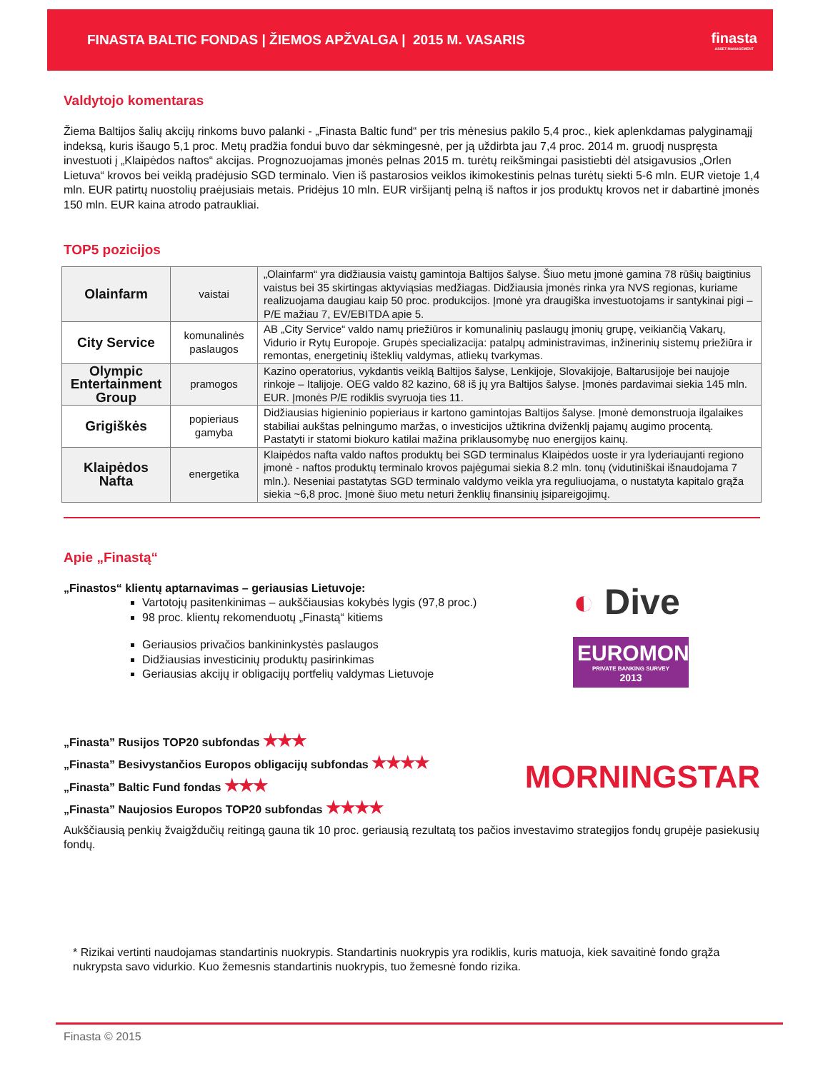FINASTA BALTIC FONDAS | ŽIEMOS APŽVALGA | 2015 M. VASARIS
finasta
ASSET MANAGEMENT
Valdytojo komentaras
Žiema Baltijos šalių akcijų rinkoms buvo palanki - „Finasta Baltic fund“ per tris mėnesius pakilo 5,4 proc., kiek aplenkdamas palyginamąjį indeksą, kuris išaugo 5,1 proc. Metų pradžia fondui buvo dar sėkmingesnė, per ją uždirbta jau 7,4 proc. 2014 m. gruodį nuspręsta investuoti į „Klaipėdos naftos“ akcijas. Prognozuojamas įmonės pelnas 2015 m. turėtų reikšmingai pasistiebti dėl atsigavusios „Orlen Lietuva“ krovos bei veiklą pradėjusio SGD terminalo. Vien iš pastarosios veiklos ikimokestinis pelnas turėtų siekti 5-6 mln. EUR vietoje 1,4 mln. EUR patirtų nuostolių praėjusiais metais. Pridėjus 10 mln. EUR viršijantį pelną iš naftos ir jos produktų krovos net ir dabartinė įmonės 150 mln. EUR kaina atrodo patraukliai.
TOP5 pozicijos
| Olainfarm | vaistai | „Olainfarm“ yra didžiausia vaistų gamintoja Baltijos šalyse. Šiuo metu įmonė gamina 78 rūšių baigtinius vaistus bei 35 skirtingas aktyviąsias medžiagas. Didžiausia įmonės rinka yra NVS regionas, kuriame realizuojama daugiau kaip 50 proc. produkcijos. Įmonė yra draugiška investuotojams ir santykinai pigi – P/E mažiau 7, EV/EBITDA apie 5. |
| City Service | komunalinės paslaugos | AB „City Service“ valdo namų priežiūros ir komunalinių paslaugų įmonių grupę, veikiančią Vakarų, Vidurio ir Rytų Europoje. Grupės specializacija: patalpų administravimas, inžinerinių sistemų priežiūra ir remontas, energetinių išteklių valdymas, atliekų tvarkymas. |
| Olympic Entertainment Group | pramogos | Kazino operatorius, vykdantis veiklą Baltijos šalyse, Lenkijoje, Slovakijoje, Baltarusijoje bei naujoje rinkoje – Italijoje. OEG valdo 82 kazino, 68 iš jų yra Baltijos šalyse. Įmonės pardavimai siekia 145 mln. EUR. Įmonės P/E rodiklis svyruoja ties 11. |
| Grigiškės | popieriaus gamyba | Didžiausias higieninio popieriaus ir kartono gamintojas Baltijos šalyse. Įmonė demonstruoja ilgalaikes stabiliai aukštas pelningumo maržas, o investicijos užtikrina dviženklį pajamų augimo procentą. Pastatyti ir statomi biokuro katilai mažina priklausomybę nuo energijos kainų. |
| Klaipėdos Nafta | energetika | Klaipėdos nafta valdo naftos produktų bei SGD terminalus Klaipėdos uoste ir yra lyderiaujanti regiono įmonė - naftos produktų terminalo krovos pajėgumai siekia 8.2 mln. tonų (vidutiniškai išnaudojama 7 mln.). Neseniai pastatytas SGD terminalo valdymo veikla yra reguliuojama, o nustatyta kapitalo grąža siekia ~6,8 proc. Įmonė šiuo metu neturi ženklių finansinių įsipareigojimų. |
Apie „Finastą“
„Finastos“ klientų aptarnavimas – geriausias Lietuvoje:
Vartotojų pasitenkinimas – aukščiausias kokybės lygis (97,8 proc.)
98 proc. klientų rekomenduotų „Finastą“ kitiems
Geriausios privačios bankininkystės paslaugos
Didžiausias investicinių produktų pasirinkimas
Geriausias akcijų ir obligacijų portfelių valdymas Lietuvoje
◐ Dive
EUROMONEY
PRIVATE BANKING SURVEY
2013
„Finasta” Rusijos TOP20 subfondas ★★★
„Finasta” Besivystančios Europos obligacijų subfondas ★★★★
„Finasta” Baltic Fund fondas ★★★
„Finasta” Naujosios Europos TOP20 subfondas ★★★★
MORNINGSTAR
Aukščiausią penkių žvaigždučių reitingą gauna tik 10 proc. geriausią rezultatą tos pačios investavimo strategijos fondų grupėje pasiekusių fondų.
* Rizikai vertinti naudojamas standartinis nuokrypis. Standartinis nuokrypis yra rodiklis, kuris matuoja, kiek savaitinė fondo grąža nukrypsta savo vidurkio. Kuo žemesnis standartinis nuokrypis, tuo žemesnė fondo rizika.
Finasta © 2015